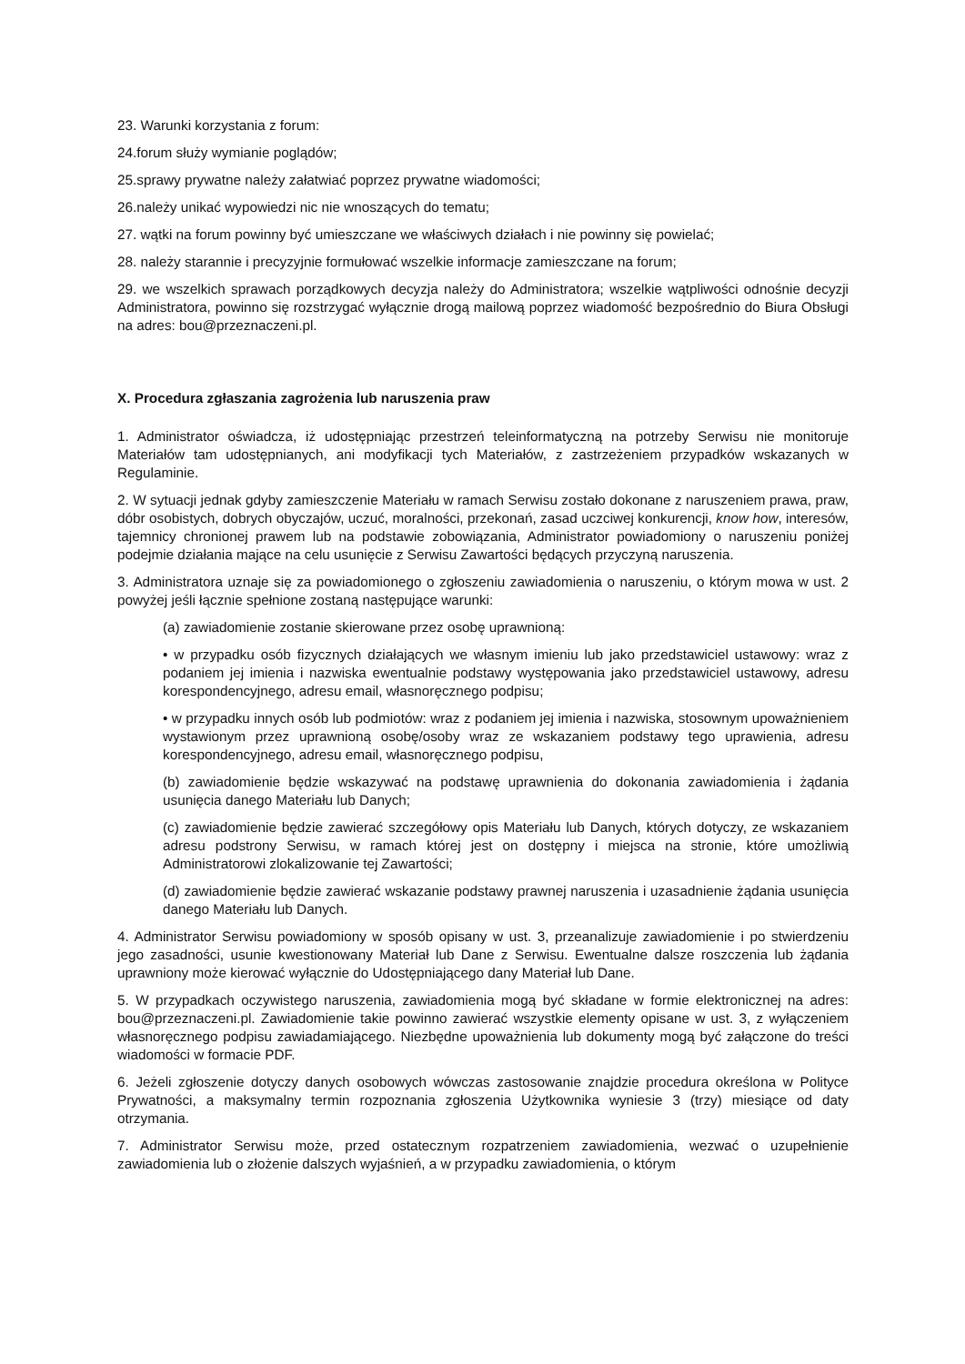23. Warunki korzystania z forum:
24.forum służy wymianie poglądów;
25.sprawy prywatne należy załatwiać poprzez prywatne wiadomości;
26.należy unikać wypowiedzi nic nie wnoszących do tematu;
27. wątki na forum powinny być umieszczane we właściwych działach i nie powinny się powielać;
28. należy starannie i precyzyjnie formułować wszelkie informacje zamieszczane na forum;
29. we wszelkich sprawach porządkowych decyzja należy do Administratora; wszelkie wątpliwości odnośnie decyzji Administratora, powinno się rozstrzygać wyłącznie drogą mailową poprzez wiadomość bezpośrednio do Biura Obsługi na adres: bou@przeznaczeni.pl.
X. Procedura zgłaszania zagrożenia lub naruszenia praw
1. Administrator oświadcza, iż udostępniając przestrzeń teleinformatyczną na potrzeby Serwisu nie monitoruje Materiałów tam udostępnianych, ani modyfikacji tych Materiałów, z zastrzeżeniem przypadków wskazanych w Regulaminie.
2. W sytuacji jednak gdyby zamieszczenie Materiału w ramach Serwisu zostało dokonane z naruszeniem prawa, praw, dóbr osobistych, dobrych obyczajów, uczuć, moralności, przekonań, zasad uczciwej konkurencji, know how, interesów, tajemnicy chronionej prawem lub na podstawie zobowiązania, Administrator powiadomiony o naruszeniu poniżej podejmie działania mające na celu usunięcie z Serwisu Zawartości będących przyczyną naruszenia.
3. Administratora uznaje się za powiadomionego o zgłoszeniu zawiadomienia o naruszeniu, o którym mowa w ust. 2 powyżej jeśli łącznie spełnione zostaną następujące warunki:
(a) zawiadomienie zostanie skierowane przez osobę uprawnioną:
• w przypadku osób fizycznych działających we własnym imieniu lub jako przedstawiciel ustawowy: wraz z podaniem jej imienia i nazwiska ewentualnie podstawy występowania jako przedstawiciel ustawowy, adresu korespondencyjnego, adresu email, własnoręcznego podpisu;
• w przypadku innych osób lub podmiotów: wraz z podaniem jej imienia i nazwiska, stosownym upoważnieniem wystawionym przez uprawnioną osobę/osoby wraz ze wskazaniem podstawy tego uprawienia, adresu korespondencyjnego, adresu email, własnoręcznego podpisu,
(b) zawiadomienie będzie wskazywać na podstawę uprawnienia do dokonania zawiadomienia i żądania usunięcia danego Materiału lub Danych;
(c) zawiadomienie będzie zawierać szczegółowy opis Materiału lub Danych, których dotyczy, ze wskazaniem adresu podstrony Serwisu, w ramach której jest on dostępny i miejsca na stronie, które umożliwią Administratorowi zlokalizowanie tej Zawartości;
(d) zawiadomienie będzie zawierać wskazanie podstawy prawnej naruszenia i uzasadnienie żądania usunięcia danego Materiału lub Danych.
4. Administrator Serwisu powiadomiony w sposób opisany w ust. 3, przeanalizuje zawiadomienie i po stwierdzeniu jego zasadności, usunie kwestionowany Materiał lub Dane z Serwisu. Ewentualne dalsze roszczenia lub żądania uprawniony może kierować wyłącznie do Udostępniającego dany Materiał lub Dane.
5. W przypadkach oczywistego naruszenia, zawiadomienia mogą być składane w formie elektronicznej na adres: bou@przeznaczeni.pl. Zawiadomienie takie powinno zawierać wszystkie elementy opisane w ust. 3, z wyłączeniem własnoręcznego podpisu zawiadamiającego. Niezbędne upoważnienia lub dokumenty mogą być załączone do treści wiadomości w formacie PDF.
6. Jeżeli zgłoszenie dotyczy danych osobowych wówczas zastosowanie znajdzie procedura określona w Polityce Prywatności, a maksymalny termin rozpoznania zgłoszenia Użytkownika wyniesie 3 (trzy) miesiące od daty otrzymania.
7. Administrator Serwisu może, przed ostatecznym rozpatrzeniem zawiadomienia, wezwać o uzupełnienie zawiadomienia lub o złożenie dalszych wyjaśnień, a w przypadku zawiadomienia, o którym